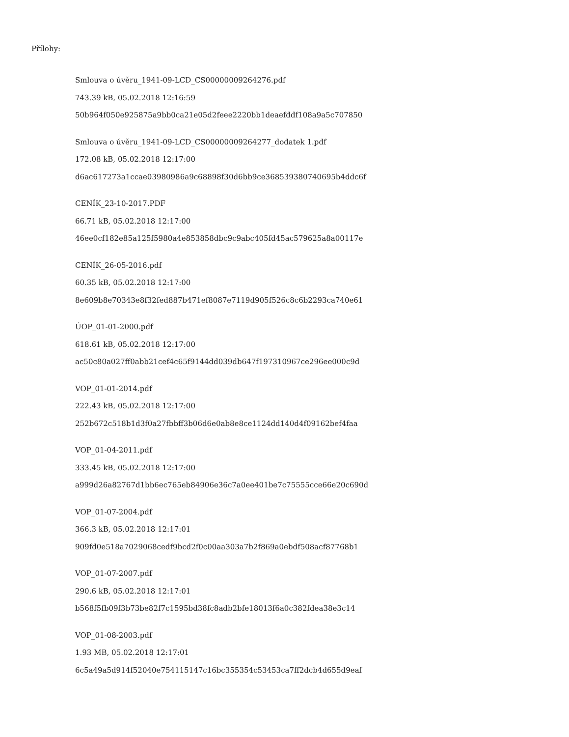Přílohy:
Smlouva o úvěru_1941-09-LCD_CS00000009264276.pdf
743.39 kB, 05.02.2018 12:16:59
50b964f050e925875a9bb0ca21e05d2feee2220bb1deaefddf108a9a5c707850
Smlouva o úvěru_1941-09-LCD_CS00000009264277_dodatek 1.pdf
172.08 kB, 05.02.2018 12:17:00
d6ac617273a1ccae03980986a9c68898f30d6bb9ce368539380740695b4ddc6f
CENÍK_23-10-2017.PDF
66.71 kB, 05.02.2018 12:17:00
46ee0cf182e85a125f5980a4e853858dbc9c9abc405fd45ac579625a8a00117e
CENÍK_26-05-2016.pdf
60.35 kB, 05.02.2018 12:17:00
8e609b8e70343e8f32fed887b471ef8087e7119d905f526c8c6b2293ca740e61
ÚOP_01-01-2000.pdf
618.61 kB, 05.02.2018 12:17:00
ac50c80a027ff0abb21cef4c65f9144dd039db647f197310967ce296ee000c9d
VOP_01-01-2014.pdf
222.43 kB, 05.02.2018 12:17:00
252b672c518b1d3f0a27fbbff3b06d6e0ab8e8ce1124dd140d4f09162bef4faa
VOP_01-04-2011.pdf
333.45 kB, 05.02.2018 12:17:00
a999d26a82767d1bb6ec765eb84906e36c7a0ee401be7c75555cce66e20c690d
VOP_01-07-2004.pdf
366.3 kB, 05.02.2018 12:17:01
909fd0e518a7029068cedf9bcd2f0c00aa303a7b2f869a0ebdf508acf87768b1
VOP_01-07-2007.pdf
290.6 kB, 05.02.2018 12:17:01
b568f5fb09f3b73be82f7c1595bd38fc8adb2bfe18013f6a0c382fdea38e3c14
VOP_01-08-2003.pdf
1.93 MB, 05.02.2018 12:17:01
6c5a49a5d914f52040e754115147c16bc355354c53453ca7ff2dcb4d655d9eaf